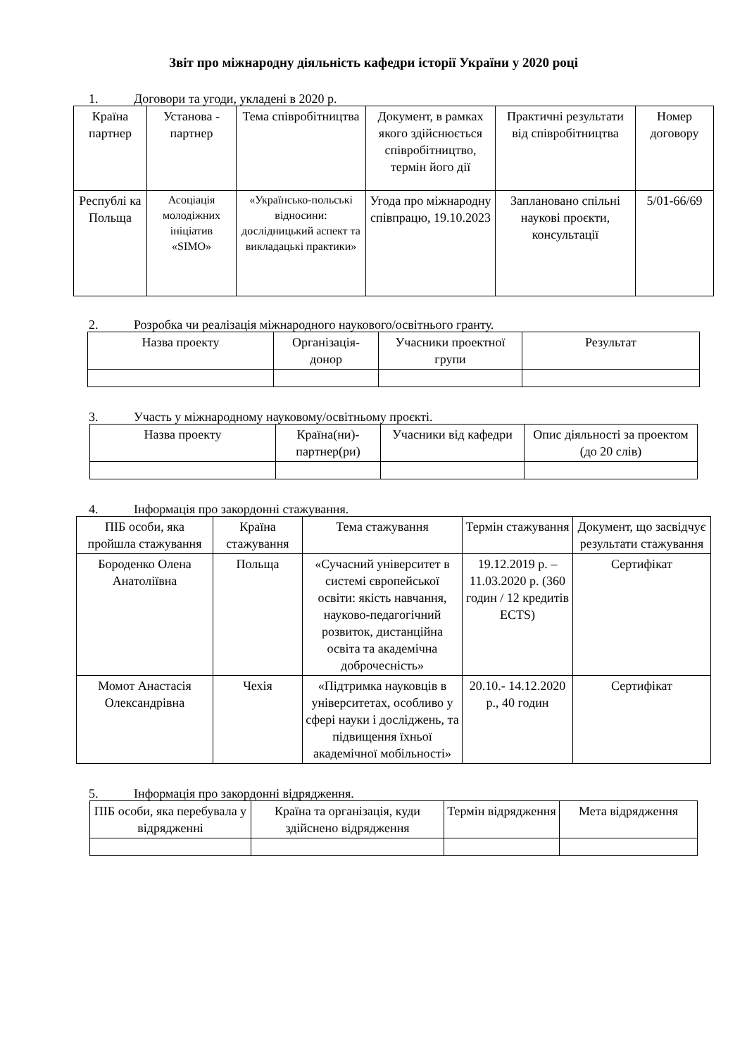Звіт про міжнародну діяльність кафедри історії України у 2020 році
1. Договори та угоди, укладені в 2020 р.
| Країна партнер | Установа - партнер | Тема співробітництва | Документ, в рамках якого здійснюється співробітництво, термін його дії | Практичні результати від співробітництва | Номер договору |
| --- | --- | --- | --- | --- | --- |
| Республі ка Польща | Асоціація молодіжних ініціатив «SIMO» | «Українсько-польські відносини: дослідницький аспект та викладацькі практики» | Угода про міжнародну співпрацю, 19.10.2023 | Заплановано спільні наукові проєкти, консультації | 5/01-66/69 |
2. Розробка чи реалізація міжнародного наукового/освітнього гранту.
| Назва проекту | Організація-донор | Учасники проектної групи | Результат |
| --- | --- | --- | --- |
3. Участь у міжнародному науковому/освітньому проєкті.
| Назва проекту | Країна(ни)-партнер(ри) | Учасники від кафедри | Опис діяльності за проектом (до 20 слів) |
| --- | --- | --- | --- |
4. Інформація про закордонні стажування.
| ПІБ особи, яка пройшла стажування | Країна стажування | Тема стажування | Термін стажування | Документ, що засвідчує результати стажування |
| --- | --- | --- | --- | --- |
| Бороденко Олена Анатоліївна | Польща | «Сучасний університет в системі європейської освіти: якість навчання, науково-педагогічний розвиток, дистанційна освіта та академічна доброчесність» | 19.12.2019 р. – 11.03.2020 р. (360 годин / 12 кредитів ECTS) | Сертифікат |
| Момот Анастасія Олександрівна | Чехія | «Підтримка науковців в університетах, особливо у сфері науки і досліджень, та підвищення їхньої академічної мобільності» | 20.10.- 14.12.2020 р., 40 годин | Сертифікат |
5. Інформація про закордонні відрядження.
| ПІБ особи, яка перебувала у відрядженні | Країна та організація, куди здійснено відрядження | Термін відрядження | Мета відрядження |
| --- | --- | --- | --- |